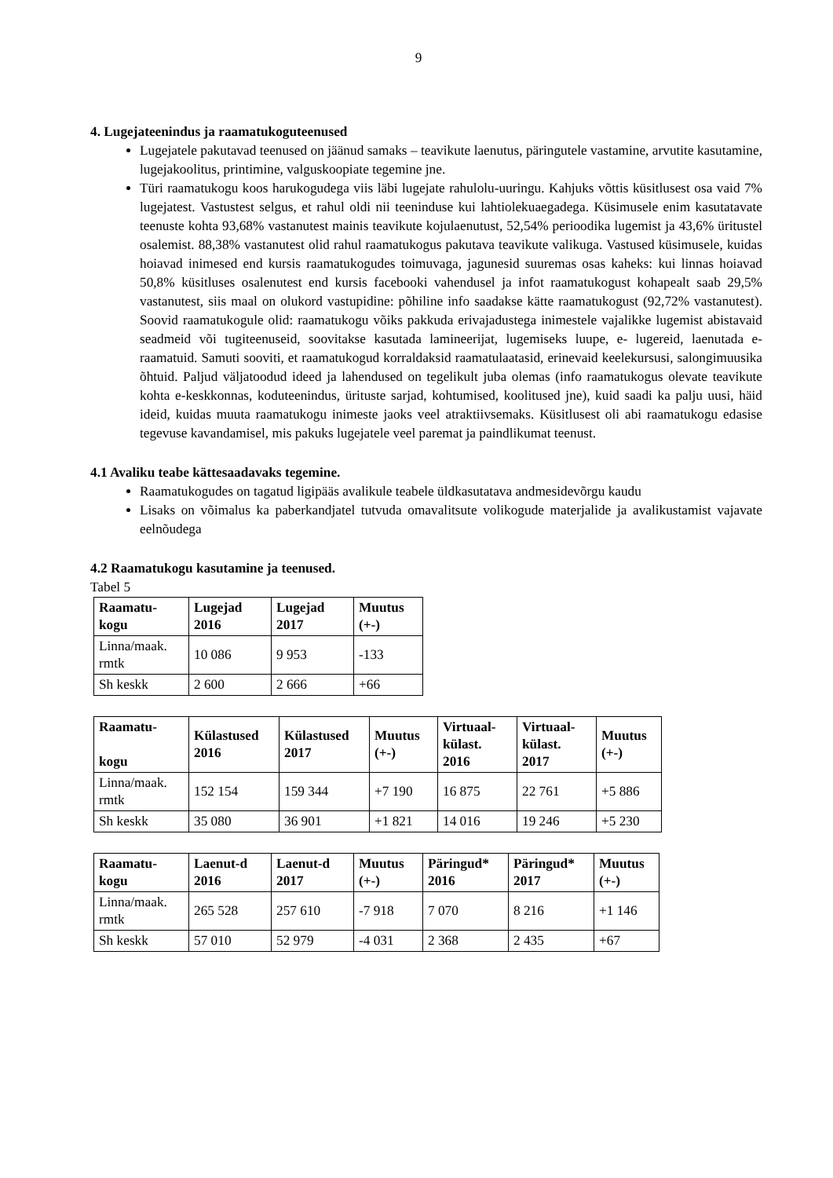9
4. Lugejateenindus ja raamatukoguteenused
Lugejatele pakutavad teenused on jäänud samaks – teavikute laenutus, päringutele vastamine, arvutite kasutamine, lugejakoolitus, printimine, valguskoopiate tegemine jne.
Türi raamatukogu koos harukogudega viis läbi lugejate rahulolu-uuringu. Kahjuks võttis küsitlusest osa vaid 7% lugejatest. Vastustest selgus, et rahul oldi nii teeninduse kui lahtiolekuaegadega. Küsimusele enim kasutatavate teenuste kohta 93,68% vastanutest mainis teavikute kojulaenutust, 52,54% perioodika lugemist ja 43,6% üritustel osalemist. 88,38% vastanutest olid rahul raamatukogus pakutava teavikute valikuga. Vastused küsimusele, kuidas hoiavad inimesed end kursis raamatukogudes toimuvaga, jagunesid suuremas osas kaheks: kui linnas hoiavad 50,8% küsitluses osalenutest end kursis facebooki vahendusel ja infot raamatukogust kohapealt saab 29,5% vastanutest, siis maal on olukord vastupidine: põhiline info saadakse kätte raamatukogust (92,72% vastanutest). Soovid raamatukogule olid: raamatukogu võiks pakkuda erivajadustega inimestele vajalikke lugemist abistavaid seadmeid või tugiteenuseid, soovitakse kasutada lamineerijat, lugemiseks luupe, e- lugereid, laenutada e-raamatuid. Samuti sooviti, et raamatukogud korraldaksid raamatulaatasid, erinevaid keelekursusi, salongimuusika õhtuid. Paljud väljatoodud ideed ja lahendused on tegelikult juba olemas (info raamatukogus olevate teavikute kohta e-keskkonnas, koduteenindus, ürituste sarjad, kohtumised, koolitused jne), kuid saadi ka palju uusi, häid ideid, kuidas muuta raamatukogu inimeste jaoks veel atraktiivsemaks. Küsitlusest oli abi raamatukogu edasise tegevuse kavandamisel, mis pakuks lugejatele veel paremat ja paindlikumat teenust.
4.1 Avaliku teabe kättesaadavaks tegemine.
Raamatukogudes on tagatud ligipääs avalikule teabele üldkasutatava andmesidevõrgu kaudu
Lisaks on võimalus ka paberkandjatel tutvuda omavalitsute volikogude materjalide ja avalikustamist vajavate eelnõudega
4.2 Raamatukogu kasutamine ja teenused.
Tabel 5
| Raamatu- kogu | Lugejad 2016 | Lugejad 2017 | Muutus (+-) |
| --- | --- | --- | --- |
| Linna/maak. rmtk | 10 086 | 9 953 | -133 |
| Sh keskk | 2 600 | 2 666 | +66 |
| Raamatu- kogu | Külastused 2016 | Külastused 2017 | Muutus (+-) | Virtuaal- külast. 2016 | Virtuaal- külast. 2017 | Muutus (+-) |
| --- | --- | --- | --- | --- | --- | --- |
| Linna/maak. rmtk | 152 154 | 159 344 | +7 190 | 16 875 | 22 761 | +5 886 |
| Sh keskk | 35 080 | 36 901 | +1 821 | 14 016 | 19 246 | +5 230 |
| Raamatu- kogu | Laenut-d 2016 | Laenut-d 2017 | Muutus (+-) | Päringud* 2016 | Päringud* 2017 | Muutus (+-) |
| --- | --- | --- | --- | --- | --- | --- |
| Linna/maak. rmtk | 265 528 | 257 610 | -7 918 | 7 070 | 8 216 | +1 146 |
| Sh keskk | 57 010 | 52 979 | -4 031 | 2 368 | 2 435 | +67 |